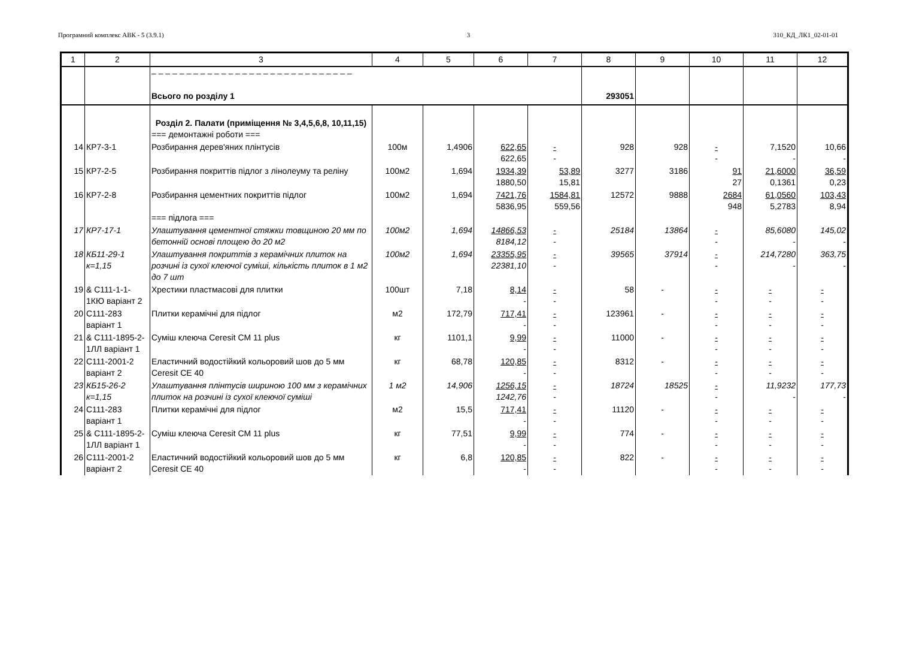Програмний комплекс АВК - 5 (3.9.1) 3 310_КД_ЛК1_02-01-01
| 1 | 2 | 3 | 4 | 5 | 6 | 7 | 8 | 9 | 10 | 11 | 12 |
| --- | --- | --- | --- | --- | --- | --- | --- | --- | --- | --- | --- |
| | | – – – – – – – – – – – – – – – – – – – – – – – – – – – – – Всього по розділу 1 | | | | | 293051 | | | | |
| | | Розділ 2. Палати (приміщення № 3,4,5,6,8, 10,11,15) === демонтажні роботи === | | | | | | | | | |
| 14 | КР7-3-1 | Розбирання дерев'яних плінтусів | 100м | 1,4906 | 622,65 622,65 | - - | 928 | 928 | - - | 7,1520 - | 10,66 - |
| 15 | КР7-2-5 | Розбирання покриттів підлог з лінолеуму та реліну | 100м2 | 1,694 | 1934,39 1880,50 | 53,89 15,81 | 3277 | 3186 | 91 27 | 21,6000 0,1361 | 36,59 0,23 |
| 16 | КР7-2-8 | Розбирання цементних покриттів підлог === підлога === | 100м2 | 1,694 | 7421,76 5836,95 | 1584,81 559,56 | 12572 | 9888 | 2684 948 | 61,0560 5,2783 | 103,43 8,94 |
| 17 | КР7-17-1 | Улаштування цементної стяжки товщиною 20 мм по бетонній основі площею до 20 м2 | 100м2 | 1,694 | 14866,53 8184,12 | - - | 25184 | 13864 | - - | 85,6080 - | 145,02 - |
| 18 | КБ11-29-1 к=1,15 | Улаштування покриттів з керамічних плиток на розчині із сухої клеючої суміші, кількість плиток в 1 м2 до 7 шт | 100м2 | 1,694 | 23355,95 22381,10 | - - | 39565 | 37914 | - - | 214,7280 - | 363,75 - |
| 19 | & С111-1-1-1КЮ варіант 2 | Хрестики пластмасові для плитки | 100шт | 7,18 | 8,14 - | - - | 58 | - | - - | - - | - - |
| 20 | С111-283 варіант 1 | Плитки керамічні для підлог | м2 | 172,79 | 717,41 - | - - | 123961 | - | - - | - - | - - |
| 21 | & С111-1895-2-1ЛЛ варіант 1 | Суміш клеюча Ceresit CM 11 plus | кг | 1101,1 | 9,99 - | - - | 11000 | - | - - | - - | - - |
| 22 | С111-2001-2 варіант 2 | Еластичний водостійкий кольоровий шов до 5 мм Ceresit CE 40 | кг | 68,78 | 120,85 - | - - | 8312 | - | - - | - - | - - |
| 23 | КБ15-26-2 к=1,15 | Улаштування плінтусів шириною 100 мм з керамічних плиток на розчині із сухої клеючої суміші | 1 м2 | 14,906 | 1256,15 1242,76 | - - | 18724 | 18525 | - - | 11,9232 - | 177,73 - |
| 24 | С111-283 варіант 1 | Плитки керамічні для підлог | м2 | 15,5 | 717,41 - | - - | 11120 | - | - - | - - | - - |
| 25 | & С111-1895-2-1ЛЛ варіант 1 | Суміш клеюча Ceresit CM 11 plus | кг | 77,51 | 9,99 - | - - | 774 | - | - - | - - | - - |
| 26 | С111-2001-2 варіант 2 | Еластичний водостійкий кольоровий шов до 5 мм Ceresit CE 40 | кг | 6,8 | 120,85 - | - - | 822 | - | - - | - - | - - |